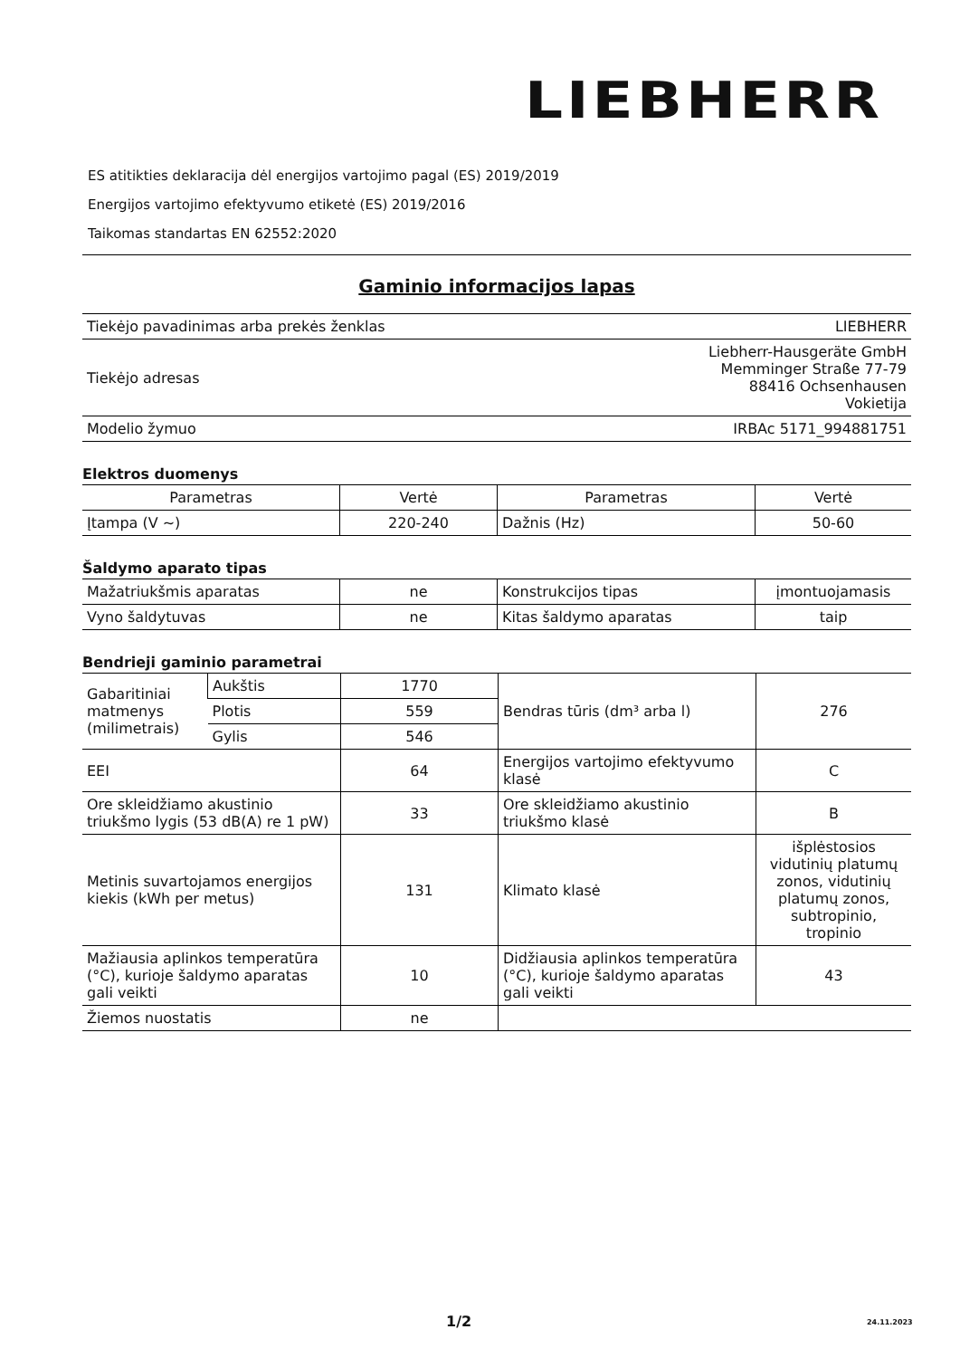LIEBHERR
ES atitikties deklaracija dėl energijos vartojimo pagal (ES) 2019/2019
Energijos vartojimo efektyvumo etiketė (ES) 2019/2016
Taikomas standartas EN 62552:2020
Gaminio informacijos lapas
| Tiekėjo pavadinimas arba prekės ženklas | LIEBHERR |
| Tiekėjo adresas | Liebherr-Hausgeräte GmbH Memminger Straße 77-79 88416 Ochsenhausen Vokietija |
| Modelio žymuo | IRBAc 5171_994881751 |
Elektros duomenys
| Parametras | Vertė | Parametras | Vertė |
| --- | --- | --- | --- |
| Įtampa (V ~) | 220-240 | Dažnis (Hz) | 50-60 |
Šaldymo aparato tipas
| Mažatriukšmis aparatas | ne | Konstrukcijos tipas | įmontuojamasis |
| Vyno šaldytuvas | ne | Kitas šaldymo aparatas | taip |
Bendrieji gaminio parametrai
| Gabaritiniai matmenys (milimetrais) | Aukštis | 1770 | Bendras tūris (dm³ arba l) | 276 |
| | Plotis | 559 | | |
| | Gylis | 546 | | |
| EEI | | 64 | Energijos vartojimo efektyvumo klasė | C |
| Ore skleidžiamo akustinio triukšmo lygis (53 dB(A) re 1 pW) | | 33 | Ore skleidžiamo akustinio triukšmo klasė | B |
| Metinis suvartojamos energijos kiekis (kWh per metus) | | 131 | Klimato klasė | išplėstosios vidutinių platumų zonos, vidutinių platumų zonos, subtropinio, tropinio |
| Mažiausia aplinkos temperatūra (°C), kurioje šaldymo aparatas gali veikti | | 10 | Didžiausia aplinkos temperatūra (°C), kurioje šaldymo aparatas gali veikti | 43 |
| Žiemos nuostatis | | ne | | |
1/2 24.11.2023